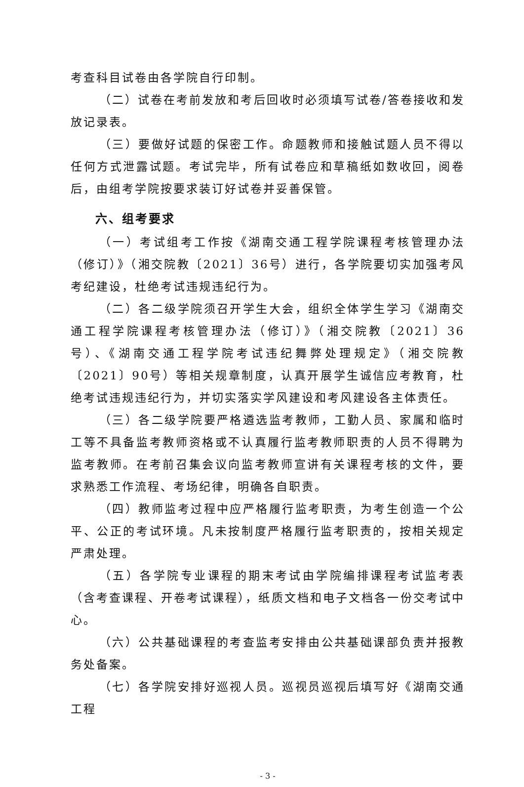考查科目试卷由各学院自行印制。
（二）试卷在考前发放和考后回收时必须填写试卷/答卷接收和发放记录表。
（三）要做好试题的保密工作。命题教师和接触试题人员不得以任何方式泄露试题。考试完毕，所有试卷应和草稿纸如数收回，阅卷后，由组考学院按要求装订好试卷并妥善保管。
六、组考要求
（一）考试组考工作按《湖南交通工程学院课程考核管理办法（修订）》（湘交院教〔2021〕36号）进行，各学院要切实加强考风考纪建设，杜绝考试违规违纪行为。
（二）各二级学院须召开学生大会，组织全体学生学习《湖南交通工程学院课程考核管理办法（修订）》（湘交院教〔2021〕36号）、《湖南交通工程学院考试违纪舞弊处理规定》（湘交院教〔2021〕90号）等相关规章制度，认真开展学生诚信应考教育，杜绝考试违规违纪行为，并切实落实学风建设和考风建设各主体责任。
（三）各二级学院要严格遴选监考教师，工勤人员、家属和临时工等不具备监考教师资格或不认真履行监考教师职责的人员不得聘为监考教师。在考前召集会议向监考教师宣讲有关课程考核的文件，要求熟悉工作流程、考场纪律，明确各自职责。
（四）教师监考过程中应严格履行监考职责，为考生创造一个公平、公正的考试环境。凡未按制度严格履行监考职责的，按相关规定严肃处理。
（五）各学院专业课程的期末考试由学院编排课程考试监考表（含考查课程、开卷考试课程），纸质文档和电子文档各一份交考试中心。
（六）公共基础课程的考查监考安排由公共基础课部负责并报教务处备案。
（七）各学院安排好巡视人员。巡视员巡视后填写好《湖南交通工程
- 3 -